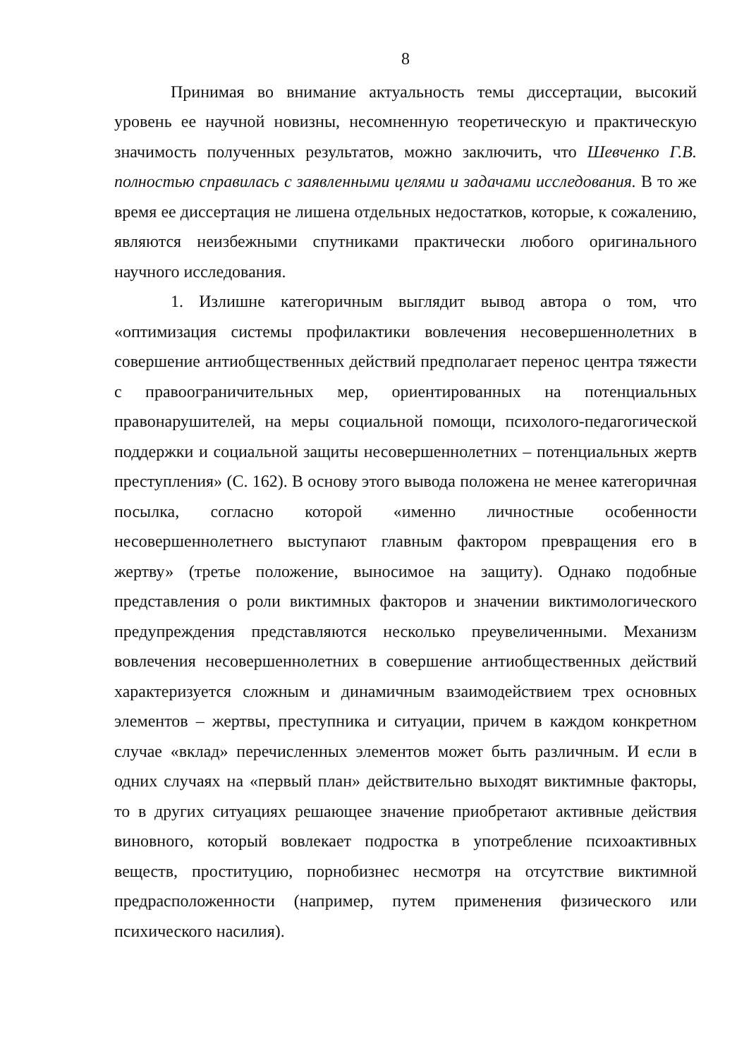8
Принимая во внимание актуальность темы диссертации, высокий уровень ее научной новизны, несомненную теоретическую и практическую значимость полученных результатов, можно заключить, что Шевченко Г.В. полностью справилась с заявленными целями и задачами исследования. В то же время ее диссертация не лишена отдельных недостатков, которые, к сожалению, являются неизбежными спутниками практически любого оригинального научного исследования.
1. Излишне категоричным выглядит вывод автора о том, что «оптимизация системы профилактики вовлечения несовершеннолетних в совершение антиобщественных действий предполагает перенос центра тяжести с правоограничительных мер, ориентированных на потенциальных правонарушителей, на меры социальной помощи, психолого-педагогической поддержки и социальной защиты несовершеннолетних – потенциальных жертв преступления» (С. 162). В основу этого вывода положена не менее категоричная посылка, согласно которой «именно личностные особенности несовершеннолетнего выступают главным фактором превращения его в жертву» (третье положение, выносимое на защиту). Однако подобные представления о роли виктимных факторов и значении виктимологического предупреждения представляются несколько преувеличенными. Механизм вовлечения несовершеннолетних в совершение антиобщественных действий характеризуется сложным и динамичным взаимодействием трех основных элементов – жертвы, преступника и ситуации, причем в каждом конкретном случае «вклад» перечисленных элементов может быть различным. И если в одних случаях на «первый план» действительно выходят виктимные факторы, то в других ситуациях решающее значение приобретают активные действия виновного, который вовлекает подростка в употребление психоактивных веществ, проституцию, порнобизнес несмотря на отсутствие виктимной предрасположенности (например, путем применения физического или психического насилия).